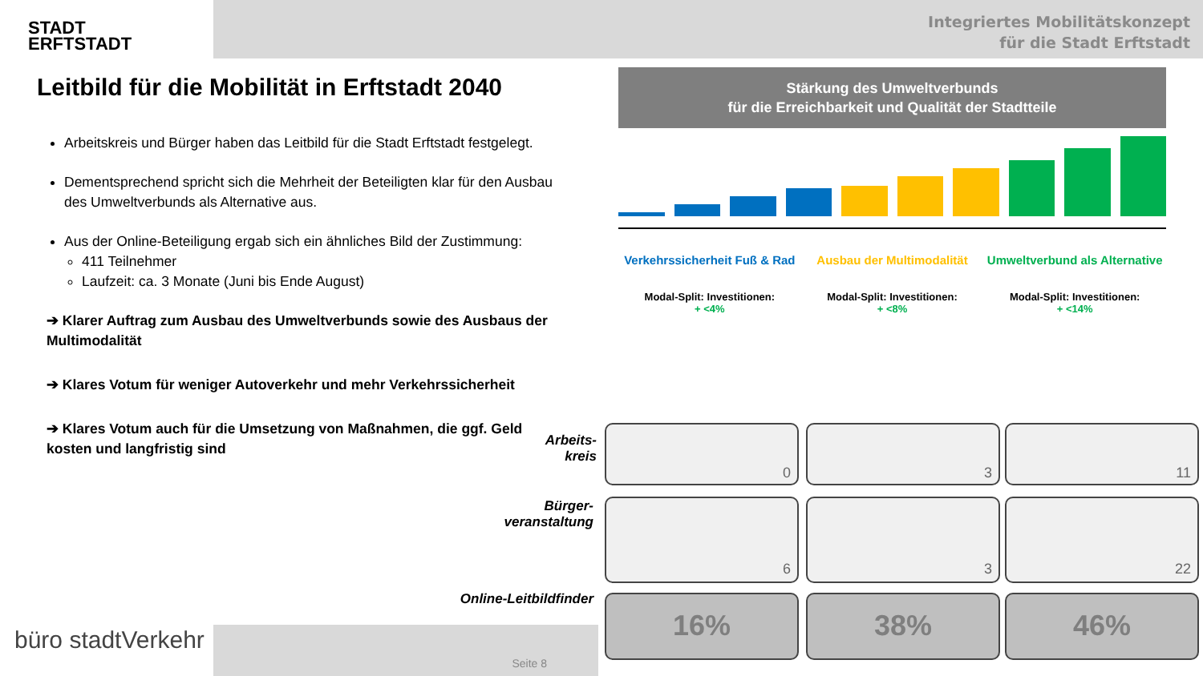STADT
ERFTSTADT
Integriertes Mobilitätskonzept
für die Stadt Erftstadt
Leitbild für die Mobilität in Erftstadt 2040
Arbeitskreis und Bürger haben das Leitbild für die Stadt Erftstadt festgelegt.
Dementsprechend spricht sich die Mehrheit der Beteiligten klar für den Ausbau des Umweltverbunds als Alternative aus.
Aus der Online-Beteiligung ergab sich ein ähnliches Bild der Zustimmung:
411 Teilnehmer
Laufzeit: ca. 3 Monate (Juni bis Ende August)
➔ Klarer Auftrag zum Ausbau des Umweltverbunds sowie des Ausbaus der Multimodalität
➔ Klares Votum für weniger Autoverkehr und mehr Verkehrssicherheit
➔ Klares Votum auch für die Umsetzung von Maßnahmen, die ggf. Geld kosten und langfristig sind
Stärkung des Umweltverbunds
für die Erreichbarkeit und Qualität der Stadtteile
Verkehrssicherheit Fuß & Rad Ausbau der Multimodalität Umweltverbund als Alternative
Modal-Split: Investitionen:
+ <4%
Modal-Split: Investitionen:
+ <8%
Modal-Split: Investitionen:
+ <14%
Arbeits-
kreis
Bürger-
veranstaltung
Online-Leitbildfinder
0 3 11
6 3 22
16% 38% 46%
büro stadtVerkehr Seite 8